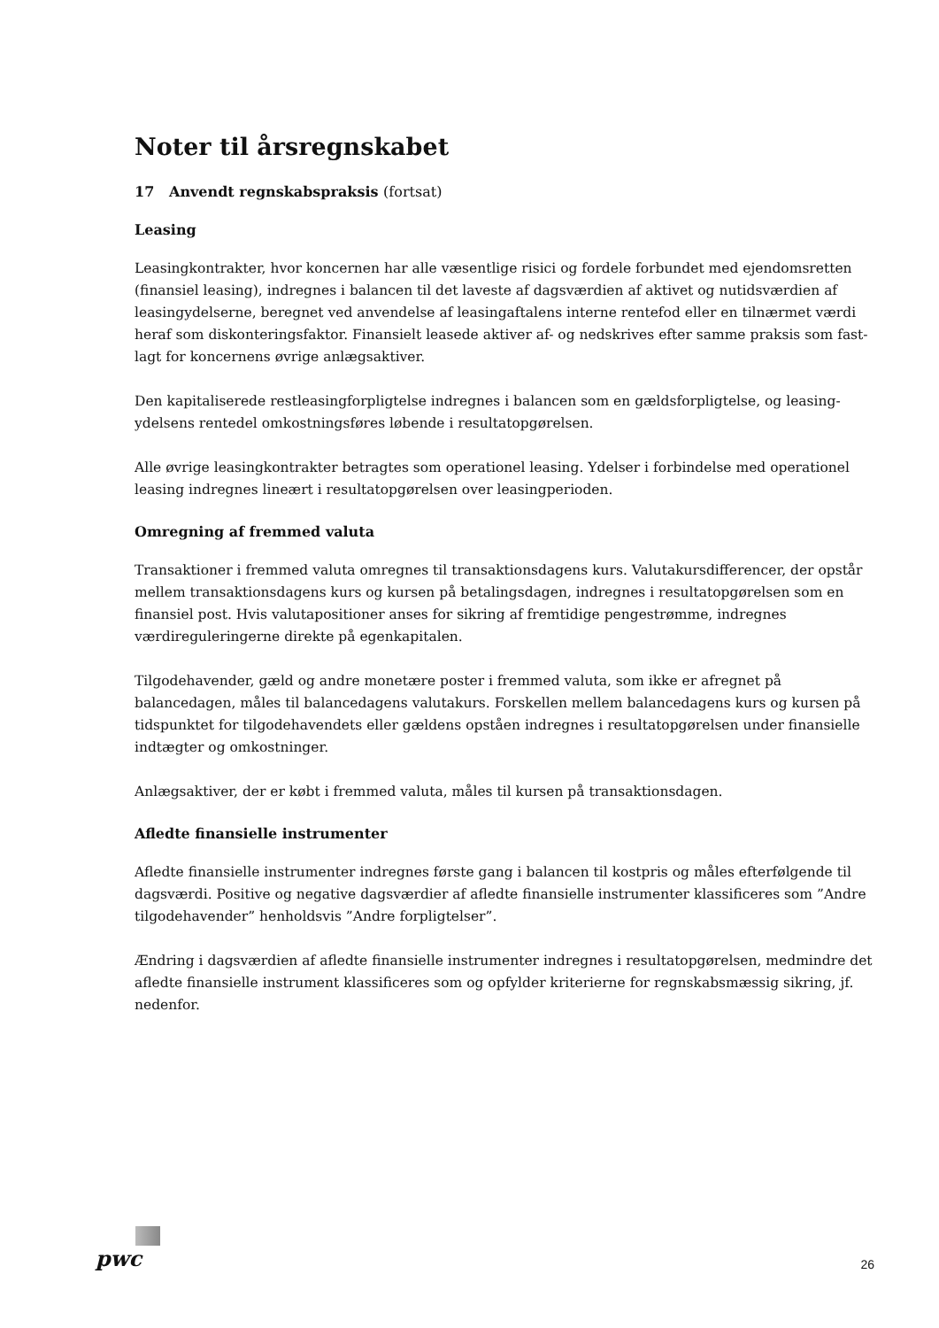Noter til årsregnskabet
17 Anvendt regnskabspraksis (fortsat)
Leasing
Leasingkontrakter, hvor koncernen har alle væsentlige risici og fordele forbundet med ejendomsretten (finansiel leasing), indregnes i balancen til det laveste af dagsværdien af aktivet og nutidsværdien af leasingydelserne, beregnet ved anvendelse af leasingaftalens interne rentefod eller en tilnærmet værdi heraf som diskonteringsfaktor. Finansielt leasede aktiver af- og nedskrives efter samme praksis som fast-lagt for koncernens øvrige anlægsaktiver.
Den kapitaliserede restleasingforpligtelse indregnes i balancen som en gældsforpligtelse, og leasing-ydelsens rentedel omkostningsføres løbende i resultatopgørelsen.
Alle øvrige leasingkontrakter betragtes som operationel leasing. Ydelser i forbindelse med operationel leasing indregnes lineært i resultatopgørelsen over leasingperioden.
Omregning af fremmed valuta
Transaktioner i fremmed valuta omregnes til transaktionsdagens kurs. Valutakursdifferencer, der opstår mellem transaktionsdagens kurs og kursen på betalingsdagen, indregnes i resultatopgørelsen som en finansiel post. Hvis valutapositioner anses for sikring af fremtidige pengestrømme, indregnes værdireguleringerne direkte på egenkapitalen.
Tilgodehavender, gæld og andre monetære poster i fremmed valuta, som ikke er afregnet på balancedagen, måles til balancedagens valutakurs. Forskellen mellem balancedagens kurs og kursen på tidspunktet for tilgodehavendets eller gældens opståen indregnes i resultatopgørelsen under finansielle indtægter og omkostninger.
Anlægsaktiver, der er købt i fremmed valuta, måles til kursen på transaktionsdagen.
Afledte finansielle instrumenter
Afledte finansielle instrumenter indregnes første gang i balancen til kostpris og måles efterfølgende til dagsværdi. Positive og negative dagsværdier af afledte finansielle instrumenter klassificeres som ”Andre tilgodehavender” henholdsvis ”Andre forpligtelser”.
Ændring i dagsværdien af afledte finansielle instrumenter indregnes i resultatopgørelsen, medmindre det afledte finansielle instrument klassificeres som og opfylder kriterierne for regnskabsmæssig sikring, jf. nedenfor.
pwc
26